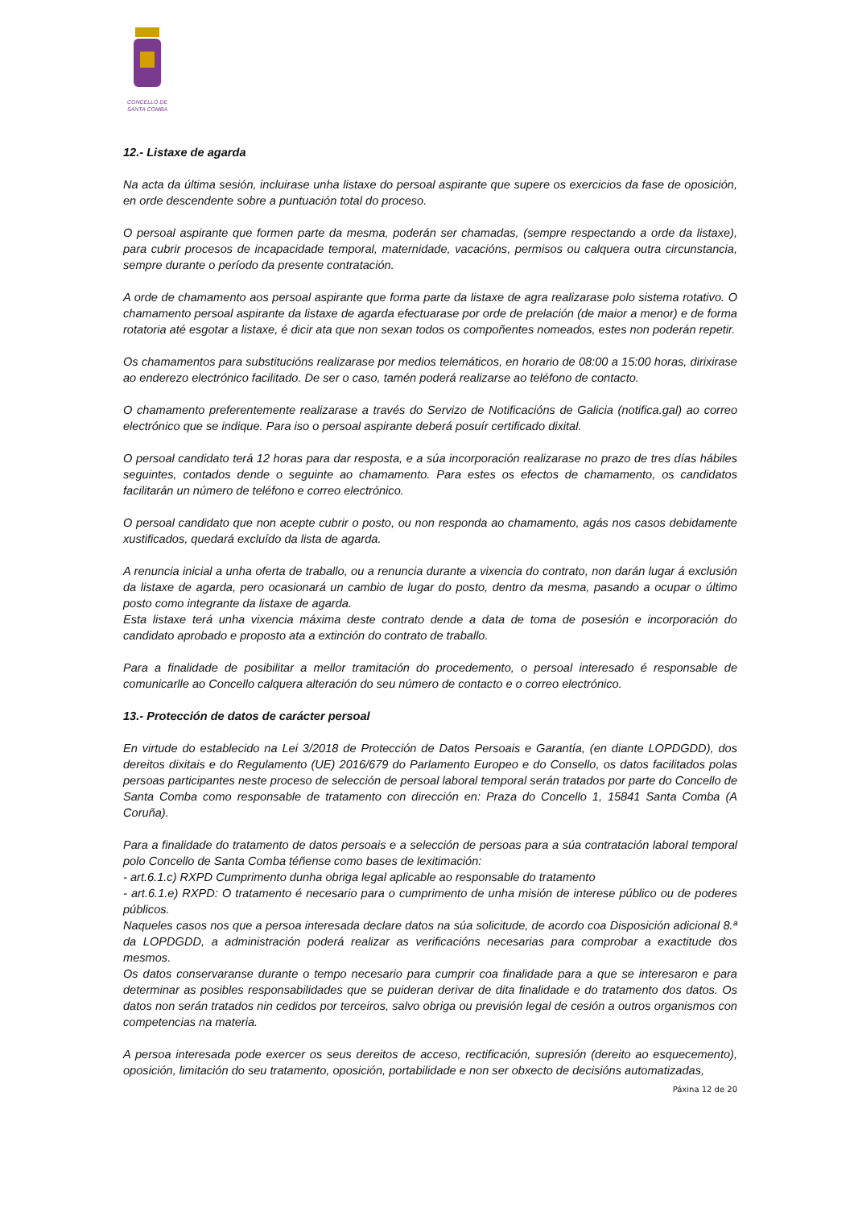CONCELLO DE
SANTA COMBA
12.- Listaxe de agarda
Na acta da última sesión, incluirase unha listaxe do persoal aspirante que supere os exercicios da fase de oposición, en orde descendente sobre a puntuación total do proceso.
O persoal aspirante que formen parte da mesma, poderán ser chamadas, (sempre respectando a orde da listaxe), para cubrir procesos de incapacidade temporal, maternidade, vacacións, permisos ou calquera outra circunstancia, sempre durante o período da presente contratación.
A orde de chamamento aos persoal aspirante que forma parte da listaxe de agra realizarase polo sistema rotativo. O chamamento persoal aspirante da listaxe de agarda efectuarase por orde de prelación (de maior a menor) e de forma rotatoria até esgotar a listaxe, é dicir ata que non sexan todos os compoñentes nomeados, estes non poderán repetir.
Os chamamentos para substitucións realizarase por medios telemáticos, en horario de 08:00 a 15:00 horas, dirixirase ao enderezo electrónico facilitado. De ser o caso, tamén poderá realizarse ao teléfono de contacto.
O chamamento preferentemente realizarase a través do Servizo de Notificacións de Galicia (notifica.gal) ao correo electrónico que se indique. Para iso o persoal aspirante deberá posuír certificado dixital.
O persoal candidato terá 12 horas para dar resposta, e a súa incorporación realizarase no prazo de tres días hábiles seguintes, contados dende o seguinte ao chamamento. Para estes os efectos de chamamento, os candidatos facilitarán un número de teléfono e correo electrónico.
O persoal candidato que non acepte cubrir o posto, ou non responda ao chamamento, agás nos casos debidamente xustificados, quedará excluído da lista de agarda.
A renuncia inicial a unha oferta de traballo, ou a renuncia durante a vixencia do contrato, non darán lugar á exclusión da listaxe de agarda, pero ocasionará un cambio de lugar do posto, dentro da mesma, pasando a ocupar o último posto como integrante da listaxe de agarda.
Esta listaxe terá unha vixencia máxima deste contrato dende a data de toma de posesión e incorporación do candidato aprobado e proposto ata a extinción do contrato de traballo.
Para a finalidade de posibilitar a mellor tramitación do procedemento, o persoal interesado é responsable de comunicarlle ao Concello calquera alteración do seu número de contacto e o correo electrónico.
13.- Protección de datos de carácter persoal
En virtude do establecido na Lei 3/2018 de Protección de Datos Persoais e Garantía, (en diante LOPDGDD), dos dereitos dixitais e do Regulamento (UE) 2016/679 do Parlamento Europeo e do Consello, os datos facilitados polas persoas participantes neste proceso de selección de persoal laboral temporal serán tratados por parte do Concello de Santa Comba como responsable de tratamento con dirección en: Praza do Concello 1, 15841 Santa Comba (A Coruña).
Para a finalidade do tratamento de datos persoais e a selección de persoas para a súa contratación laboral temporal polo Concello de Santa Comba téñense como bases de lexitimación:
- art.6.1.c) RXPD Cumprimento dunha obriga legal aplicable ao responsable do tratamento
- art.6.1.e) RXPD: O tratamento é necesario para o cumprimento de unha misión de interese público ou de poderes públicos.
Naqueles casos nos que a persoa interesada declare datos na súa solicitude, de acordo coa Disposición adicional 8.ª da LOPDGDD, a administración poderá realizar as verificacións necesarias para comprobar a exactitude dos mesmos.
Os datos conservaranse durante o tempo necesario para cumprir coa finalidade para a que se interesaron e para determinar as posibles responsabilidades que se puideran derivar de dita finalidade e do tratamento dos datos. Os datos non serán tratados nin cedidos por terceiros, salvo obriga ou previsión legal de cesión a outros organismos con competencias na materia.
A persoa interesada pode exercer os seus dereitos de acceso, rectificación, supresión (dereito ao esquecemento), oposición, limitación do seu tratamento, oposición, portabilidade e non ser obxecto de decisións automatizadas,
Páxina 12 de 20